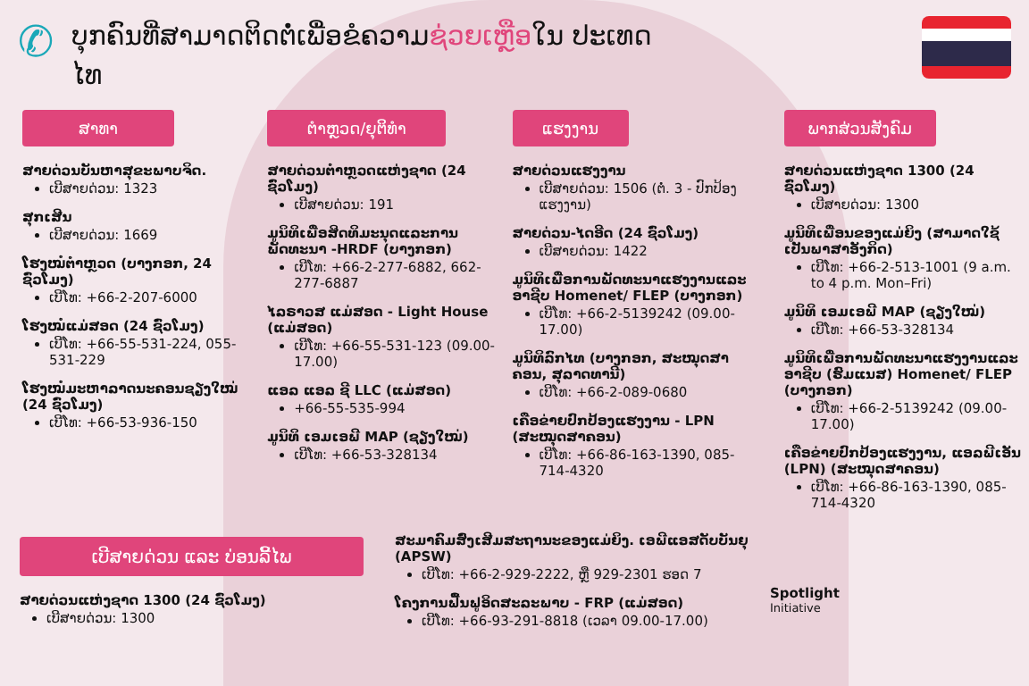✆
ບຸກຄົນທີ່ສາມາດຕິດຕໍ່ເພື່ອຂໍຄວາມຊ່ວຍເຫຼືອໃນ ປະເທດໄທ
ສາທາ
ສາຍດ່ວນບັນຫາສຸຂະພາບຈິດ.
ເບີສາຍດ່ວນ: 1323
ສຸກເສີນ
ເບີສາຍດ່ວນ: 1669
ໂຮງໝໍຕຳຫຼວດ (ບາງກອກ, 24 ຊົ່ວໂມງ)
ເບີໂທ: +66-2-207-6000
ໂຮງໝໍແມ່ສອດ (24 ຊົ່ວໂມງ)
ເບີໂທ: +66-55-531-224, 055-531-229
ໂຮງໝໍມະຫາລາດນະຄອນຊຽງໃໝ່ (24 ຊົ່ວໂມງ)
ເບີໂທ: +66-53-936-150
ຕຳຫຼວດ/ຍຸຕິທຳ
ສາຍດ່ວນຕຳຫຼວດແຫ່ງຊາດ (24 ຊົ່ວໂມງ)
ເບີສາຍດ່ວນ: 191
ມູນິທິເພື່ອສິດທິມະນຸດແລະການພັດທະນາ -HRDF (ບາງກອກ)
ເບີໂທ: +66-2-277-6882, 662-277-6887
ໄລຣາວສ ແມ່ສອດ - Light House (ແມ່ສອດ)
ເບີໂທ: +66-55-531-123 (09.00-17.00)
ແອລ ແອລ ຊີ LLC (ແມ່ສອດ)
+66-55-535-994
ມູນິທິ ເອມເອພີ MAP (ຊຽງໃໝ່)
ເບີໂທ: +66-53-328134
ແຮງງານ
ສາຍດ່ວນແຮງງານ
ເບີສາຍດ່ວນ: 1506 (ຕໍ່. 3 - ປົກປ້ອງແຮງງານ)
ສາຍດ່ວນ-ໄດອີດ (24 ຊົ່ວໂມງ)
ເບີສາຍດ່ວນ: 1422
ມູນິທິເພື່ອການພັດທະນາແຮງງານແລະອາຊີບ Homenet/ FLEP (ບາງກອກ)
ເບີໂທ: +66-2-5139242 (09.00-17.00)
ມູນິທິລົກໄທ (ບາງກອກ, ສະໝຸດສາຄອນ, ສຸລາດທານີ)
ເບີໂທ: +66-2-089-0680
ເຄືອຂ່າຍປົກປ້ອງແຮງງານ - LPN (ສະໝຸດສາຄອນ)
ເບີໂທ: +66-86-163-1390, 085-714-4320
ພາກສ່ວນສັງຄົມ
ສາຍດ່ວນແຫ່ງຊາດ 1300 (24 ຊົ່ວໂມງ)
ເບີສາຍດ່ວນ: 1300
ມູນິທິເພື່ອນຂອງແມ່ຍິງ (ສາມາດໃຊ້ເປັນພາສາອັງກິດ)
ເບີໂທ: +66-2-513-1001 (9 a.m. to 4 p.m. Mon–Fri)
ມູນິທິ ເອມເອພີ MAP (ຊຽງໃໝ່)
ເບີໂທ: +66-53-328134
ມູນິທິເພື່ອການພັດທະນາແຮງງານແລະອາຊີບ (ຮົມແນສ) Homenet/ FLEP (ບາງກອກ)
ເບີໂທ: +66-2-5139242 (09.00-17.00)
ເຄືອຂ່າຍປົກປ້ອງແຮງງານ, ແອລພີເອັນ (LPN) (ສະໝຸດສາຄອນ)
ເບີໂທ: +66-86-163-1390, 085-714-4320
ເບີສາຍດ່ວນ ແລະ ບ່ອນລີ້ໄພ
ສາຍດ່ວນແຫ່ງຊາດ 1300 (24 ຊົ່ວໂມງ)
ເບີສາຍດ່ວນ: 1300
ສະມາຄົມສົ່ງເສີມສະຖານະຂອງແມ່ຍິງ. ເອພີແອສດັບບັນຍຸ (APSW)
ເບີໂທ: +66-2-929-2222, ຫຼື 929-2301 ຮອດ 7
ໂຄງການຟື້ນຟູອິດສະລະພາບ - FRP (ແມ່ສອດ)
ເບີໂທ: +66-93-291-8818 (ເວລາ 09.00-17.00)
Spotlight
Initiative